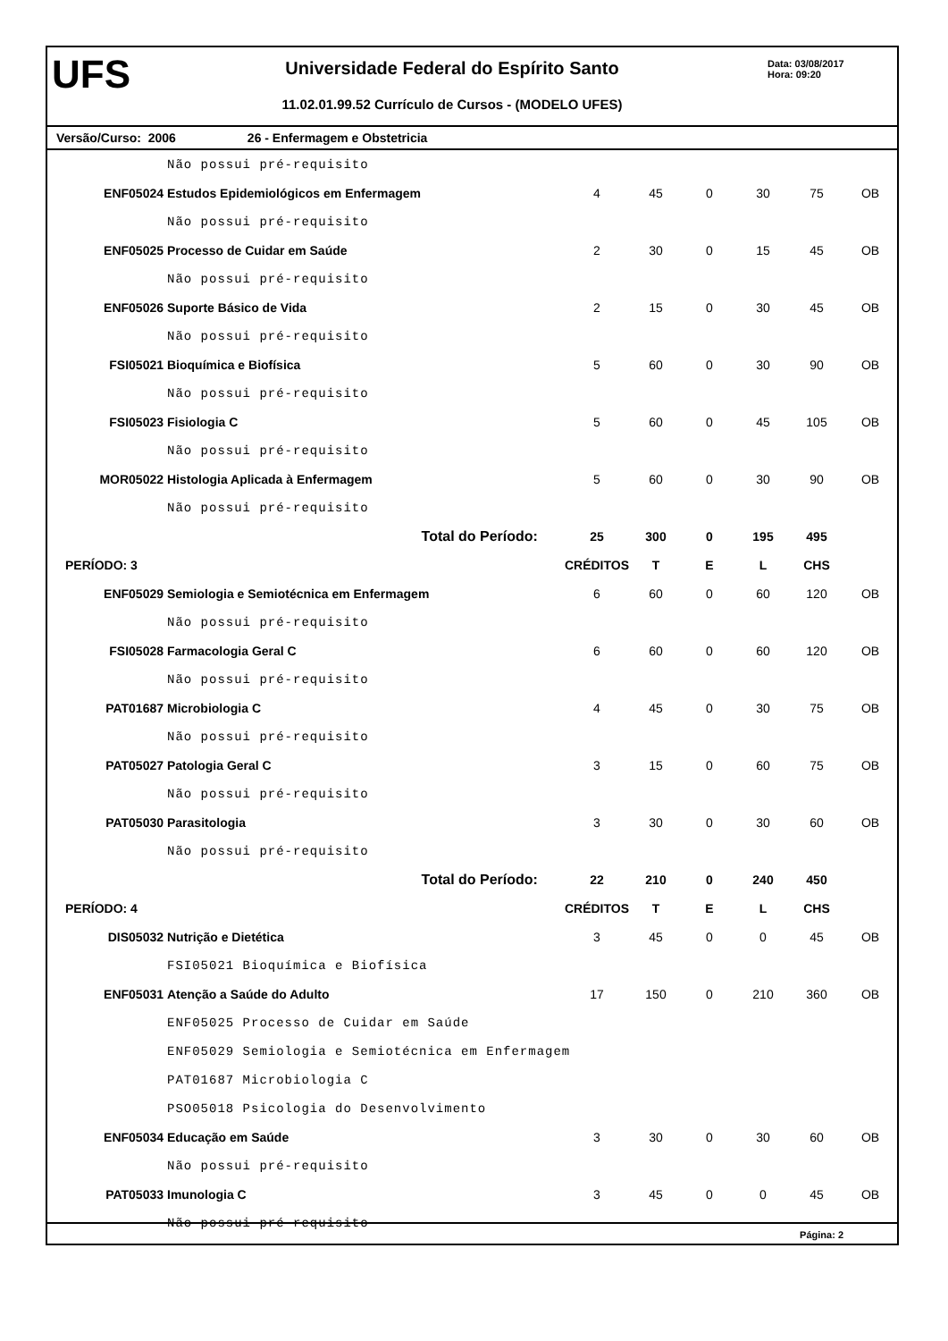UFS
Universidade Federal do Espírito Santo
11.02.01.99.52 Currículo de Cursos - (MODELO UFES)
Data: 03/08/2017
Hora: 09:20
Versão/Curso: 2006 26 - Enfermagem e Obstetricia
| | Não possui pré-requisito | | | | | | |
| ENF05024 | Estudos Epidemiológicos em Enfermagem | 4 | 45 | 0 | 30 | 75 | OB |
| | Não possui pré-requisito | | | | | | |
| ENF05025 | Processo de Cuidar em Saúde | 2 | 30 | 0 | 15 | 45 | OB |
| | Não possui pré-requisito | | | | | | |
| ENF05026 | Suporte Básico de Vida | 2 | 15 | 0 | 30 | 45 | OB |
| | Não possui pré-requisito | | | | | | |
| FSI05021 | Bioquímica e Biofísica | 5 | 60 | 0 | 30 | 90 | OB |
| | Não possui pré-requisito | | | | | | |
| FSI05023 | Fisiologia C | 5 | 60 | 0 | 45 | 105 | OB |
| | Não possui pré-requisito | | | | | | |
| MOR05022 | Histologia Aplicada à Enfermagem | 5 | 60 | 0 | 30 | 90 | OB |
| | Não possui pré-requisito | | | | | | |
| | Total do Período: | 25 | 300 | 0 | 195 | 495 | |
| PERÍODO: 3 | | CRÉDITOS | T | E | L | CHS | |
| ENF05029 | Semiologia e Semiotécnica em Enfermagem | 6 | 60 | 0 | 60 | 120 | OB |
| | Não possui pré-requisito | | | | | | |
| FSI05028 | Farmacologia Geral C | 6 | 60 | 0 | 60 | 120 | OB |
| | Não possui pré-requisito | | | | | | |
| PAT01687 | Microbiologia C | 4 | 45 | 0 | 30 | 75 | OB |
| | Não possui pré-requisito | | | | | | |
| PAT05027 | Patologia Geral C | 3 | 15 | 0 | 60 | 75 | OB |
| | Não possui pré-requisito | | | | | | |
| PAT05030 | Parasitologia | 3 | 30 | 0 | 30 | 60 | OB |
| | Não possui pré-requisito | | | | | | |
| | Total do Período: | 22 | 210 | 0 | 240 | 450 | |
| PERÍODO: 4 | | CRÉDITOS | T | E | L | CHS | |
| DIS05032 | Nutrição e Dietética | 3 | 45 | 0 | 0 | 45 | OB |
| | FSI05021 Bioquímica e Biofísica | | | | | | |
| ENF05031 | Atenção a Saúde do Adulto | 17 | 150 | 0 | 210 | 360 | OB |
| | ENF05025 Processo de Cuidar em Saúde | | | | | | |
| | ENF05029 Semiologia e Semiotécnica em Enfermagem | | | | | | |
| | PAT01687 Microbiologia C | | | | | | |
| | PSO05018 Psicologia do Desenvolvimento | | | | | | |
| ENF05034 | Educação em Saúde | 3 | 30 | 0 | 30 | 60 | OB |
| | Não possui pré-requisito | | | | | | |
| PAT05033 | Imunologia C | 3 | 45 | 0 | 0 | 45 | OB |
| | Não possui pré-requisito | | | | | | |
Página: 2